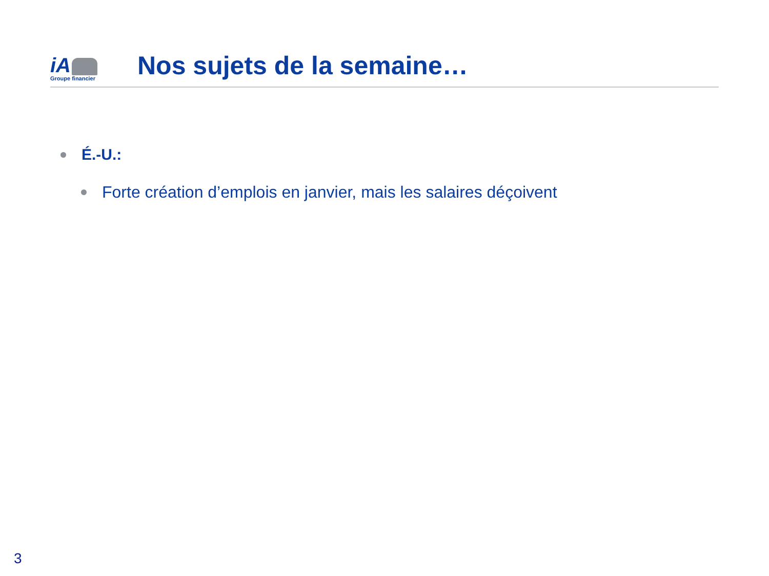iA
Groupe financier
Nos sujets de la semaine…
É.-U.:
Forte création d’emplois en janvier, mais les salaires déçoivent
3